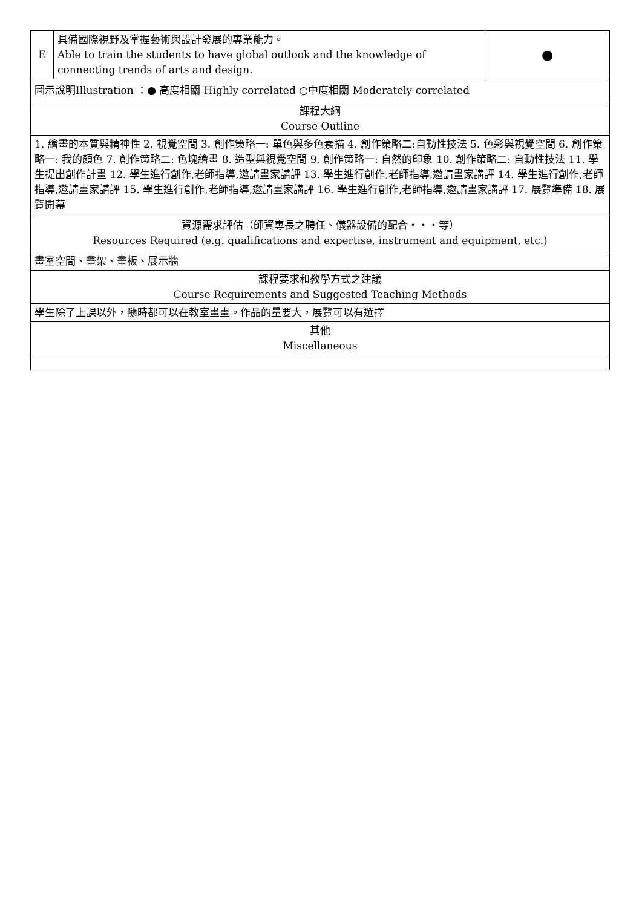| E | 具備國際視野及掌握藝術與設計發展的專業能力。 Able to train the students to have global outlook and the knowledge of connecting trends of arts and design. | ● |
| 圖示說明Illustration ：● 高度相關 Highly correlated ○中度相關 Moderately correlated | | |
| 課程大綱 Course Outline | | |
| 1. 繪畫的本質與精神性 2. 視覺空間 3. 創作策略一: 單色與多色素描 4. 創作策略二:自動性技法 5. 色彩與視覺空間 6. 創作策略一: 我的顏色 7. 創作策略二: 色塊繪畫 8. 造型與視覺空間 9. 創作策略一: 自然的印象 10. 創作策略二: 自動性技法 11. 學生提出創作計畫 12. 學生進行創作,老師指導,邀請畫家講評 13. 學生進行創作,老師指導,邀請畫家講評 14. 學生進行創作,老師指導,邀請畫家講評 15. 學生進行創作,老師指導,邀請畫家講評 16. 學生進行創作,老師指導,邀請畫家講評 17. 展覽準備 18. 展覽開幕 | | |
| 資源需求評估（師資專長之聘任、儀器設備的配合・・・等） Resources Required (e.g. qualifications and expertise, instrument and equipment, etc.) | | |
| 畫室空間、畫架、畫板、展示牆 | | |
| 課程要求和教學方式之建議 Course Requirements and Suggested Teaching Methods | | |
| 學生除了上課以外，隨時都可以在教室畫畫。作品的量要大，展覽可以有選擇 | | |
| 其他 Miscellaneous | | |